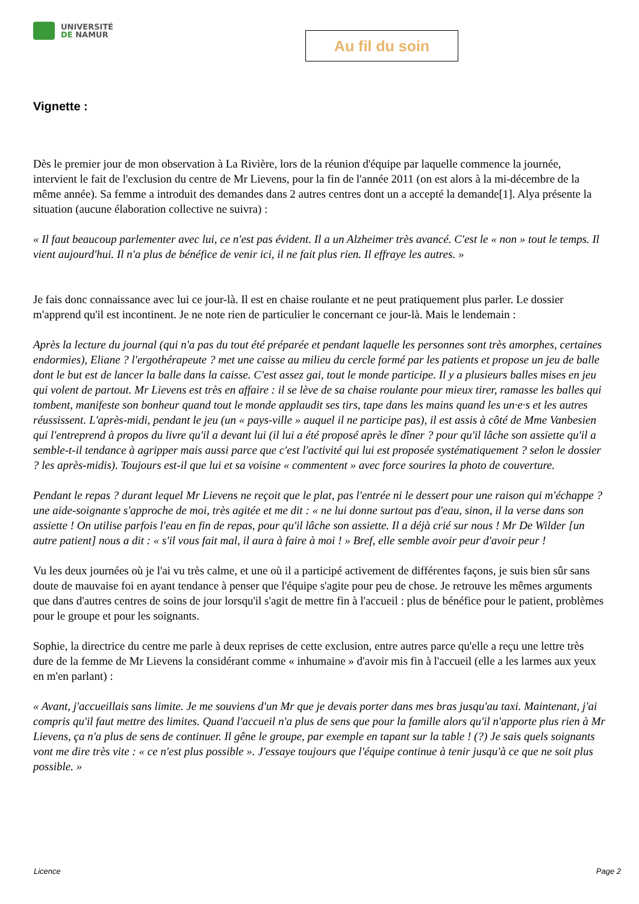UNIVERSITÉ
DE NAMUR
Au fil du soin
Vignette :
Dès le premier jour de mon observation à La Rivière, lors de la réunion d'équipe par laquelle commence la journée, intervient le fait de l'exclusion du centre de Mr Lievens, pour la fin de l'année 2011 (on est alors à la mi-décembre de la même année). Sa femme a introduit des demandes dans 2 autres centres dont un a accepté la demande[1]. Alya présente la situation (aucune élaboration collective ne suivra) :
« Il faut beaucoup parlementer avec lui, ce n'est pas évident. Il a un Alzheimer très avancé. C'est le « non » tout le temps. Il vient aujourd'hui. Il n'a plus de bénéfice de venir ici, il ne fait plus rien. Il effraye les autres. »
Je fais donc connaissance avec lui ce jour-là. Il est en chaise roulante et ne peut pratiquement plus parler. Le dossier m'apprend qu'il est incontinent. Je ne note rien de particulier le concernant ce jour-là. Mais le lendemain :
Après la lecture du journal (qui n'a pas du tout été préparée et pendant laquelle les personnes sont très amorphes, certaines endormies), Eliane ? l'ergothérapeute ? met une caisse au milieu du cercle formé par les patients et propose un jeu de balle dont le but est de lancer la balle dans la caisse. C'est assez gai, tout le monde participe. Il y a plusieurs balles mises en jeu qui volent de partout. Mr Lievens est très en affaire : il se lève de sa chaise roulante pour mieux tirer, ramasse les balles qui tombent, manifeste son bonheur quand tout le monde applaudit ses tirs, tape dans les mains quand les un·e·s et les autres réussissent. L'après-midi, pendant le jeu (un « pays-ville » auquel il ne participe pas), il est assis à côté de Mme Vanbesien qui l'entreprend à propos du livre qu'il a devant lui (il lui a été proposé après le dîner ? pour qu'il lâche son assiette qu'il a semble-t-il tendance à agripper mais aussi parce que c'est l'activité qui lui est proposée systématiquement ? selon le dossier ? les après-midis). Toujours est-il que lui et sa voisine « commentent » avec force sourires la photo de couverture.
Pendant le repas ? durant lequel Mr Lievens ne reçoit que le plat, pas l'entrée ni le dessert pour une raison qui m'échappe ? une aide-soignante s'approche de moi, très agitée et me dit : « ne lui donne surtout pas d'eau, sinon, il la verse dans son assiette ! On utilise parfois l'eau en fin de repas, pour qu'il lâche son assiette. Il a déjà crié sur nous ! Mr De Wilder [un autre patient] nous a dit : « s'il vous fait mal, il aura à faire à moi ! » Bref, elle semble avoir peur d'avoir peur !
Vu les deux journées où je l'ai vu très calme, et une où il a participé activement de différentes façons, je suis bien sûr sans doute de mauvaise foi en ayant tendance à penser que l'équipe s'agite pour peu de chose. Je retrouve les mêmes arguments que dans d'autres centres de soins de jour lorsqu'il s'agit de mettre fin à l'accueil : plus de bénéfice pour le patient, problèmes pour le groupe et pour les soignants.
Sophie, la directrice du centre me parle à deux reprises de cette exclusion, entre autres parce qu'elle a reçu une lettre très dure de la femme de Mr Lievens la considérant comme « inhumaine » d'avoir mis fin à l'accueil (elle a les larmes aux yeux en m'en parlant) :
« Avant, j'accueillais sans limite. Je me souviens d'un Mr que je devais porter dans mes bras jusqu'au taxi. Maintenant, j'ai compris qu'il faut mettre des limites. Quand l'accueil n'a plus de sens que pour la famille alors qu'il n'apporte plus rien à Mr Lievens, ça n'a plus de sens de continuer. Il gêne le groupe, par exemple en tapant sur la table ! (?) Je sais quels soignants vont me dire très vite : « ce n'est plus possible ». J'essaye toujours que l'équipe continue à tenir jusqu'à ce que ne soit plus possible. »
Licence Page 2